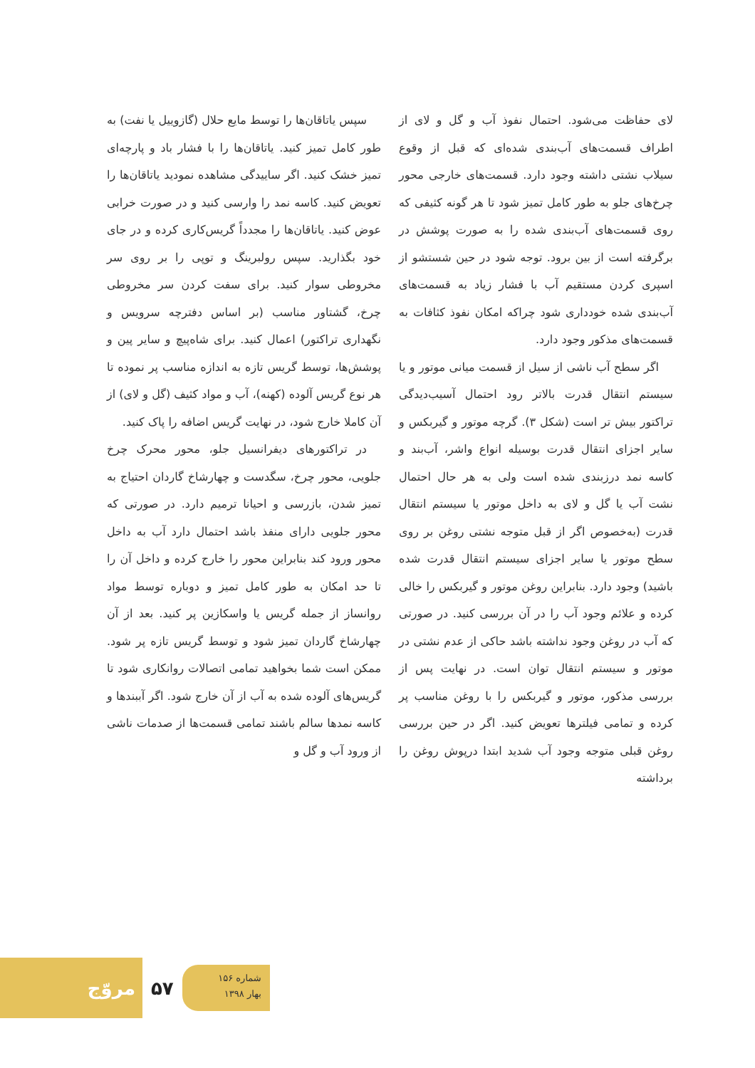سپس یاتاقان‌ها را توسط مایع حلال (گازوییل یا نفت) به طور کامل تمیز کنید. یاتاقان‌ها را با فشار باد و پارچه‌ای تمیز خشک کنید. اگر ساییدگی مشاهده نمودید یاتاقان‌ها را تعویض کنید. کاسه نمد را وارسی کنید و در صورت خرابی عوض کنید. یاتاقان‌ها را مجدداً گریس‌کاری کرده و در جای خود بگذارید. سپس رولبرینگ و توپی را بر روی سر مخروطی سوار کنید. برای سفت کردن سر مخروطی چرخ، گشتاور مناسب (بر اساس دفترچه سرویس و نگهداری تراکتور) اعمال کنید. برای شاه‌پیچ و سایر پین و پوشش‌ها، توسط گریس تازه به اندازه مناسب پر نموده تا هر نوع گریس آلوده (کهنه)، آب و مواد کثیف (گل و لای) از آن کاملا خارج شود، در نهایت گریس اضافه را پاک کنید.
در تراکتورهای دیفرانسیل جلو، محور محرک چرخ جلویی، محور چرخ، سگدست و چهارشاخ گاردان احتیاج به تمیز شدن، بازرسی و احیانا ترمیم دارد. در صورتی که محور جلویی دارای منفذ باشد احتمال دارد آب به داخل محور ورود کند بنابراین محور را خارج کرده و داخل آن را تا حد امکان به طور کامل تمیز و دوباره توسط مواد روانساز از جمله گریس یا واسکازین پر کنید. بعد از آن چهارشاخ گاردان تمیز شود و توسط گریس تازه پر شود. ممکن است شما بخواهید تمامی اتصالات روانکاری شود تا گریس‌های آلوده شده به آب از آن خارج شود. اگر آببندها و کاسه نمدها سالم باشند تمامی قسمت‌ها از صدمات ناشی از ورود آب و گل و
لای حفاظت می‌شود. احتمال نفوذ آب و گل و لای از اطراف قسمت‌های آب‌بندی شده‌ای که قبل از وقوع سیلاب نشتی داشته وجود دارد. قسمت‌های خارجی محور چرخ‌های جلو به طور کامل تمیز شود تا هر گونه کثیفی که روی قسمت‌های آب‌بندی شده را به صورت پوشش در برگرفته است از بین برود. توجه شود در حین شستشو از اسپری کردن مستقیم آب با فشار زیاد به قسمت‌های آب‌بندی شده خودداری شود چراکه امکان نفوذ کثافات به قسمت‌های مذکور وجود دارد.
اگر سطح آب ناشی از سیل از قسمت میانی موتور و یا سیستم انتقال قدرت بالاتر رود احتمال آسیب‌دیدگی تراکتور بیش تر است (شکل ۳). گرچه موتور و گیربکس و سایر اجزای انتقال قدرت بوسیله انواع واشر، آب‌بند و کاسه نمد درزبندی شده است ولی به هر حال احتمال نشت آب یا گل و لای به داخل موتور یا سیستم انتقال قدرت (به‌خصوص اگر از قبل متوجه نشتی روغن بر روی سطح موتور یا سایر اجزای سیستم انتقال قدرت شده باشید) وجود دارد. بنابراین روغن موتور و گیربکس را خالی کرده و علائم وجود آب را در آن بررسی کنید. در صورتی که آب در روغن وجود نداشته باشد حاکی از عدم نشتی در موتور و سیستم انتقال توان است. در نهایت پس از بررسی مذکور، موتور و گیربکس را با روغن مناسب پر کرده و تمامی فیلترها تعویض کنید. اگر در حین بررسی روغن قبلی متوجه وجود آب شدید ابتدا درپوش روغن را برداشته
مروّج
۵۷
شماره ۱۵۶
بهار ۱۳۹۸